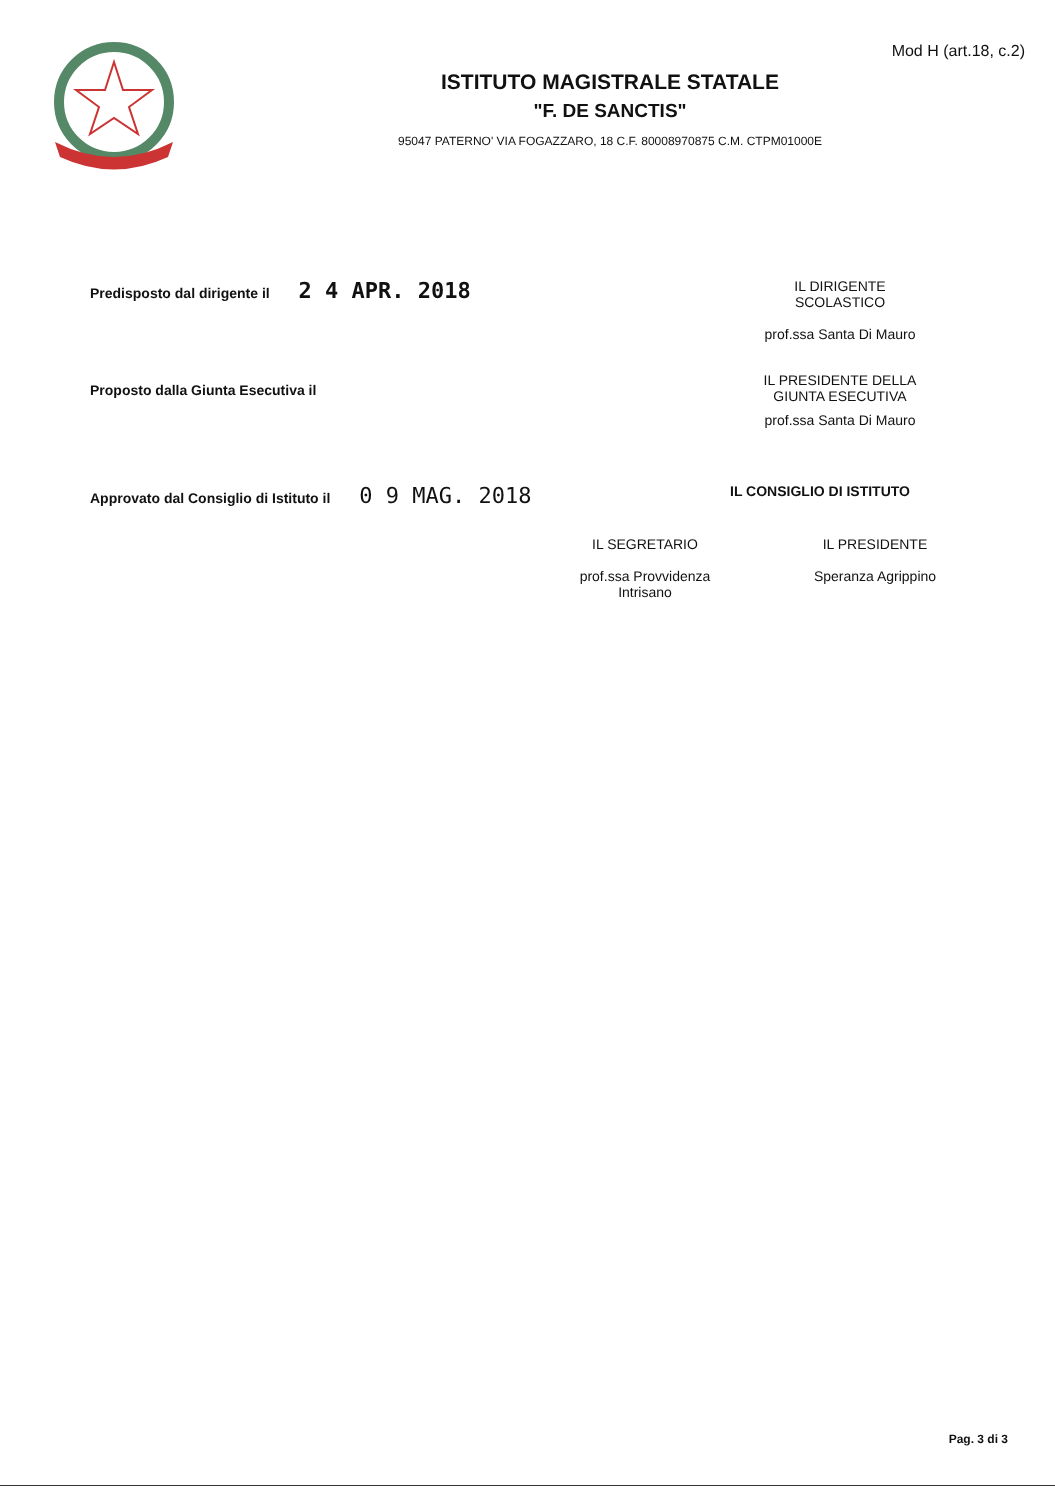Mod H (art.18, c.2)
ISTITUTO MAGISTRALE STATALE
"F. DE SANCTIS"
95047 PATERNO' VIA FOGAZZARO, 18 C.F. 80008970875 C.M. CTPM01000E
Predisposto dal dirigente il 2 4 APR. 2018
IL DIRIGENTE
SCOLASTICO
prof.ssa Santa Di Mauro
Proposto dalla Giunta Esecutiva il
IL PRESIDENTE DELLA
GIUNTA ESECUTIVA
prof.ssa Santa Di Mauro
Approvato dal Consiglio di Istituto il 0 9 MAG. 2018
IL CONSIGLIO DI ISTITUTO
IL SEGRETARIO
prof.ssa Provvidenza
Intrisano
IL PRESIDENTE
Speranza Agrippino
Pag. 3 di 3